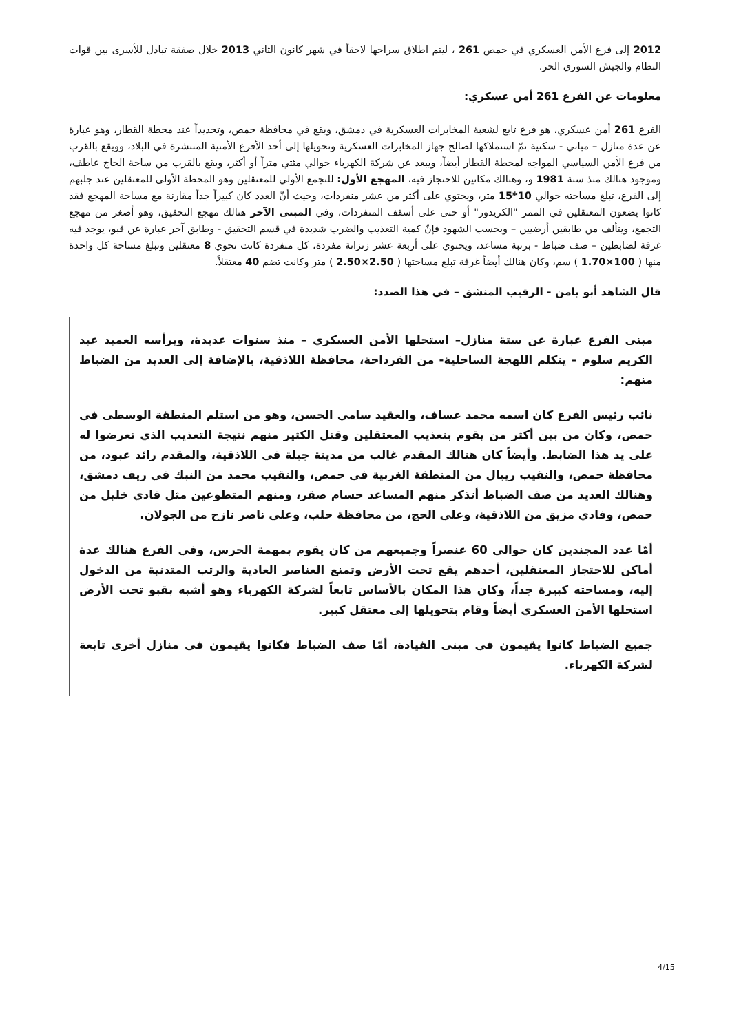2012 إلى فرع الأمن العسكري في حمص 261 ، ليتم اطلاق سراحها لاحقاً في شهر كانون الثاني 2013 خلال صفقة تبادل للأسرى بين قوات النظام والجيش السوري الحر.
معلومات عن الفرع 261 أمن عسكري:
الفرع 261 أمن عسكري، هو فرع تابع لشعبة المخابرات العسكرية في دمشق، ويقع في محافظة حمص، وتحديداً عند محطة القطار، وهو عبارة عن عدة منازل – مباني - سكنية تمّ استملاكها لصالح جهاز المخابرات العسكرية وتحويلها إلى أحد الأفرع الأمنية المنتشرة في البلاد، وويقع بالقرب من فرع الأمن السياسي المواجه لمحطة القطار أيضاً، ويبعد عن شركة الكهرباء حوالي مئتي متراً أو أكثر، ويقع بالقرب من ساحة الحاج عاطف، وموجود هنالك منذ سنة 1981 و، وهنالك مكانين للاحتجاز فيه، المهجع الأول: للتجمع الأولي للمعتقلين وهو المحطة الأولى للمعتقلين عند جلبهم إلى الفرع، تبلغ مساحته حوالي 10*15 متر، ويحتوي على أكثر من عشر منفردات، وحيث أنّ العدد كان كبيراً جداً مقارنة مع مساحة المهجع فقد كانوا يضعون المعتقلين في الممر "الكريدور" أو حتى على أسقف المنفردات، وفي المبنى الآخر هنالك مهجع التحقيق، وهو أصغر من مهجع التجمع، ويتألف من طابقين أرضيين – وبحسب الشهود فإنّ كمية التعذيب والضرب شديدة في قسم التحقيق - وطابق آخر عبارة عن قبو، يوجد فيه غرفة لضابطين – صف ضباط - برتبة مساعد، ويحتوي على أربعة عشر زنزانة مفردة، كل منفردة كانت تحوي 8 معتقلين وتبلغ مساحة كل واحدة منها ( 100×1.70 ) سم، وكان هنالك أيضاً غرفة تبلغ مساحتها ( 2.50×2.50 ) متر وكانت تضم 40 معتقلاً.
قال الشاهد أبو يامن - الرقيب المنشق – في هذا الصدد:
مبنى الفرع عبارة عن ستة منازل– استحلها الأمن العسكري – منذ سنوات عديدة، ويرأسه العميد عبد الكريم سلوم – يتكلم اللهجة الساحلية- من القرداحة، محافظة اللاذقية، بالإضافة إلى العديد من الضباط منهم:
نائب رئيس الفرع كان اسمه محمد عساف، والعقيد سامي الحسن، وهو من استلم المنطقة الوسطى في حمص، وكان من بين أكثر من يقوم بتعذيب المعتقلين وقتل الكثير منهم نتيجة التعذيب الذي تعرضوا له على يد هذا الضابط. وأيضاً كان هنالك المقدم غالب من مدينة جبلة في اللاذقية، والمقدم رائد عبود، من محافظة حمص، والنقيب ريبال من المنطقة الغربية في حمص، والنقيب محمد من النبك في ريف دمشق، وهنالك العديد من صف الضباط أتذكر منهم المساعد حسام صقر، ومنهم المتطوعين مثل فادي خليل من حمص، وفادي مزيق من اللاذقية، وعلي الحج، من محافظة حلب، وعلي ناصر نازح من الجولان.
أمّا عدد المجندين كان حوالي 60 عنصراً وجميعهم من كان يقوم بمهمة الحرس، وفي الفرع هنالك عدة أماكن للاحتجاز المعتقلين، أحدهم يقع تحت الأرض وتمنع العناصر العادية والرتب المتدنية من الدخول إليه، ومساحته كبيرة جداً، وكان هذا المكان بالأساس تابعاً لشركة الكهرباء وهو أشبه بقبو تحت الأرض استحلها الأمن العسكري أيضاً وقام بتحويلها إلى معتقل كبير.
جميع الضباط كانوا يقيمون في مبنى القيادة، أمّا صف الضباط فكانوا يقيمون في منازل أخرى تابعة لشركة الكهرباء.
4/15